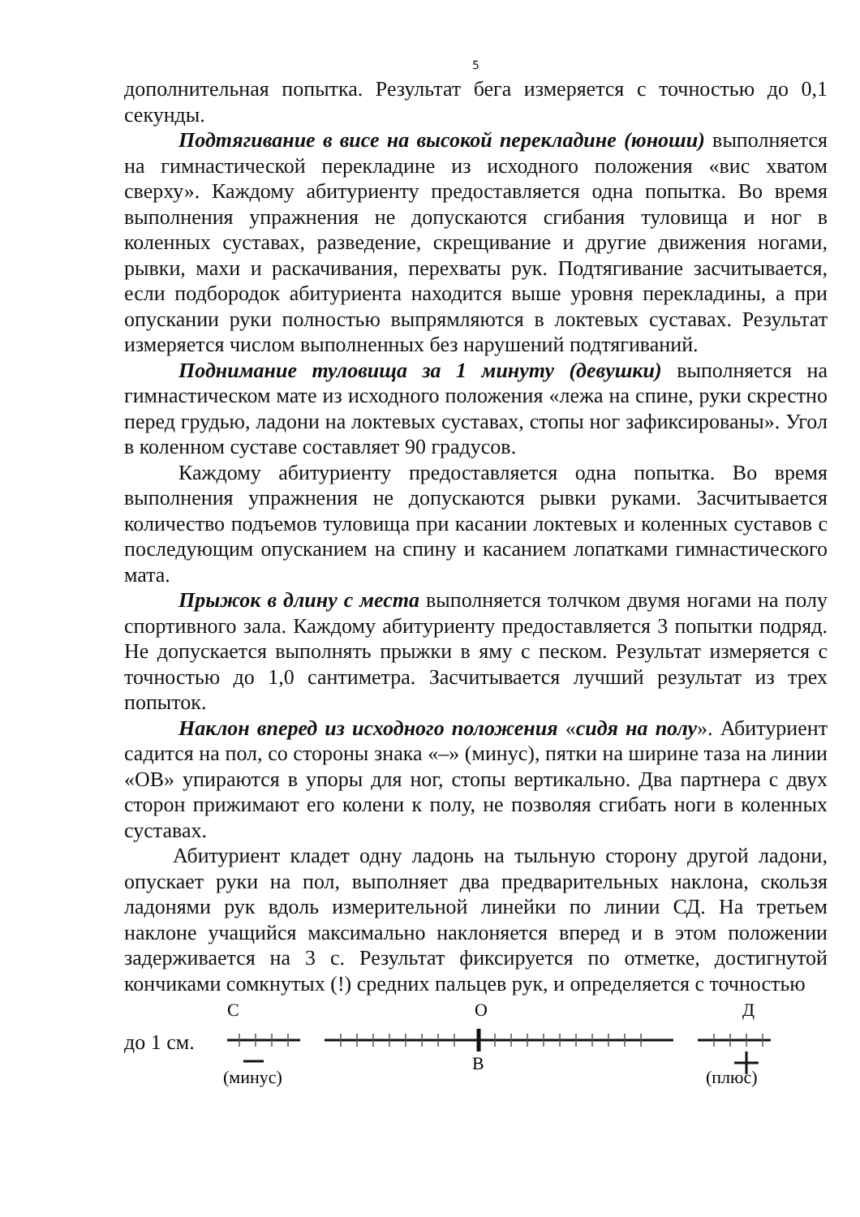5
дополнительная попытка. Результат бега измеряется с точностью до 0,1 секунды.
Подтягивание в висе на высокой перекладине (юноши) выполняется на гимнастической перекладине из исходного положения «вис хватом сверху». Каждому абитуриенту предоставляется одна попытка. Во время выполнения упражнения не допускаются сгибания туловища и ног в коленных суставах, разведение, скрещивание и другие движения ногами, рывки, махи и раскачивания, перехваты рук. Подтягивание засчитывается, если подбородок абитуриента находится выше уровня перекладины, а при опускании руки полностью выпрямляются в локтевых суставах. Результат измеряется числом выполненных без нарушений подтягиваний.
Поднимание туловища за 1 минуту (девушки) выполняется на гимнастическом мате из исходного положения «лежа на спине, руки скрестно перед грудью, ладони на локтевых суставах, стопы ног зафиксированы». Угол в коленном суставе составляет 90 градусов.
Каждому абитуриенту предоставляется одна попытка. Во время выполнения упражнения не допускаются рывки руками. Засчитывается количество подъемов туловища при касании локтевых и коленных суставов с последующим опусканием на спину и касанием лопатками гимнастического мата.
Прыжок в длину с места выполняется толчком двумя ногами на полу спортивного зала. Каждому абитуриенту предоставляется 3 попытки подряд. Не допускается выполнять прыжки в яму с песком. Результат измеряется с точностью до 1,0 сантиметра. Засчитывается лучший результат из трех попыток.
Наклон вперед из исходного положения «сидя на полу». Абитуриент садится на пол, со стороны знака «–» (минус), пятки на ширине таза на линии «ОВ» упираются в упоры для ног, стопы вертикально. Два партнера с двух сторон прижимают его колени к полу, не позволяя сгибать ноги в коленных суставах.
Абитуриент кладет одну ладонь на тыльную сторону другой ладони, опускает руки на пол, выполняет два предварительных наклона, скользя ладонями рук вдоль измерительной линейки по линии СД. На третьем наклоне учащийся максимально наклоняется вперед и в этом положении задерживается на 3 с. Результат фиксируется по отметке, достигнутой кончиками сомкнутых (!) средних пальцев рук, и определяется с точностью
до 1 см.
С
О
Д
В
(минус)
(плюс)